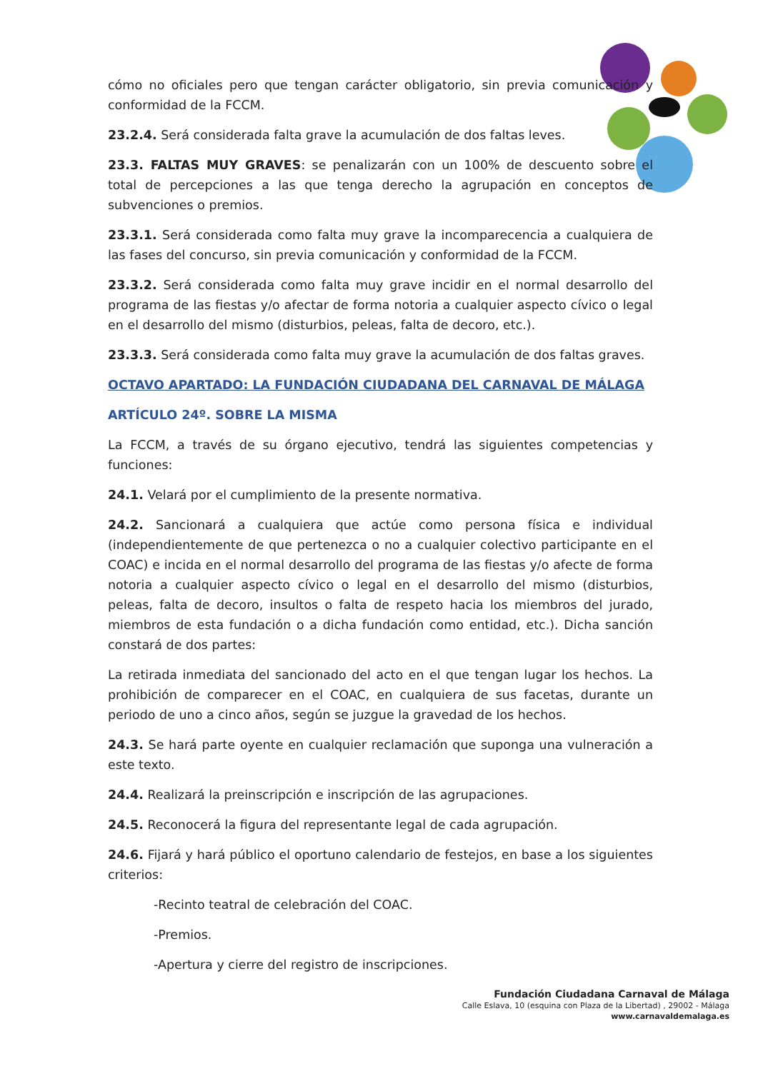cómo no oficiales pero que tengan carácter obligatorio, sin previa comunicación y conformidad de la FCCM.
23.2.4. Será considerada falta grave la acumulación de dos faltas leves.
23.3. FALTAS MUY GRAVES: se penalizarán con un 100% de descuento sobre el total de percepciones a las que tenga derecho la agrupación en conceptos de subvenciones o premios.
23.3.1. Será considerada como falta muy grave la incomparecencia a cualquiera de las fases del concurso, sin previa comunicación y conformidad de la FCCM.
23.3.2. Será considerada como falta muy grave incidir en el normal desarrollo del programa de las fiestas y/o afectar de forma notoria a cualquier aspecto cívico o legal en el desarrollo del mismo (disturbios, peleas, falta de decoro, etc.).
23.3.3. Será considerada como falta muy grave la acumulación de dos faltas graves.
OCTAVO APARTADO: LA FUNDACIÓN CIUDADANA DEL CARNAVAL DE MÁLAGA
ARTÍCULO 24º. SOBRE LA MISMA
La FCCM, a través de su órgano ejecutivo, tendrá las siguientes competencias y funciones:
24.1. Velará por el cumplimiento de la presente normativa.
24.2. Sancionará a cualquiera que actúe como persona física e individual (independientemente de que pertenezca o no a cualquier colectivo participante en el COAC) e incida en el normal desarrollo del programa de las fiestas y/o afecte de forma notoria a cualquier aspecto cívico o legal en el desarrollo del mismo (disturbios, peleas, falta de decoro, insultos o falta de respeto hacia los miembros del jurado, miembros de esta fundación o a dicha fundación como entidad, etc.). Dicha sanción constará de dos partes:
La retirada inmediata del sancionado del acto en el que tengan lugar los hechos. La prohibición de comparecer en el COAC, en cualquiera de sus facetas, durante un periodo de uno a cinco años, según se juzgue la gravedad de los hechos.
24.3. Se hará parte oyente en cualquier reclamación que suponga una vulneración a este texto.
24.4. Realizará la preinscripción e inscripción de las agrupaciones.
24.5. Reconocerá la figura del representante legal de cada agrupación.
24.6. Fijará y hará público el oportuno calendario de festejos, en base a los siguientes criterios:
-Recinto teatral de celebración del COAC.
-Premios.
-Apertura y cierre del registro de inscripciones.
Fundación Ciudadana Carnaval de Málaga
Calle Eslava, 10 (esquina con Plaza de la Libertad) , 29002 - Málaga
www.carnavaldemalaga.es